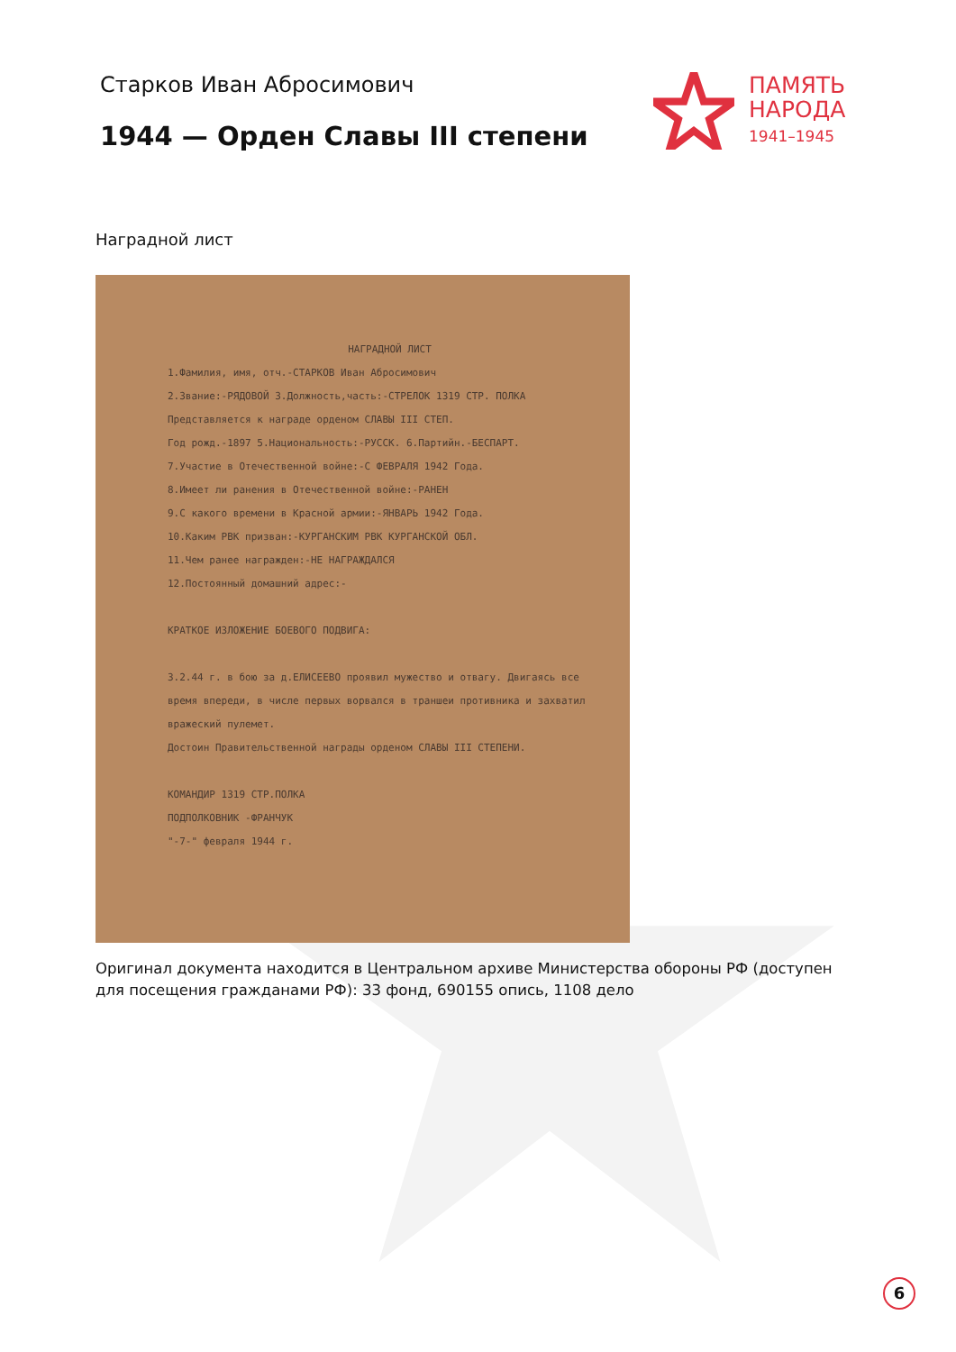Старков Иван Абросимович
1944 — Орден Славы III степени
ПАМЯТЬ
НАРОДА
1941–1945
Наградной лист
НАГРАДНОЙ ЛИСТ
1.Фамилия, имя, отч.-СТАРКОВ Иван Абросимович
2.Звание:-РЯДОВОЙ 3.Должность,часть:-СТРЕЛОК 1319 СТР. ПОЛКА
Представляется к награде орденом СЛАВЫ III СТЕП.
Год рожд.-1897 5.Национальность:-РУССК. 6.Партийн.-БЕСПАРТ.
7.Участие в Отечественной войне:-С ФЕВРАЛЯ 1942 Года.
8.Имеет ли ранения в Отечественной войне:-РАНЕН
9.С какого времени в Красной армии:-ЯНВАРЬ 1942 Года.
10.Каким РВК призван:-КУРГАНСКИМ РВК КУРГАНСКОЙ ОБЛ.
11.Чем ранее награжден:-НЕ НАГРАЖДАЛСЯ
12.Постоянный домашний адрес:-
КРАТКОЕ ИЗЛОЖЕНИЕ БОЕВОГО ПОДВИГА:
3.2.44 г. в бою за д.ЕЛИСЕЕВО проявил мужество и отвагу. Двигаясь все время впереди, в числе первых ворвался в траншеи противника и захватил вражеский пулемет.
Достоин Правительственной награды орденом СЛАВЫ III СТЕПЕНИ.
КОМАНДИР 1319 СТР.ПОЛКА
ПОДПОЛКОВНИК -ФРАНЧУК
"-7-" февраля 1944 г.
Оригинал документа находится в Центральном архиве Министерства обороны РФ (доступен для посещения гражданами РФ): 33 фонд, 690155 опись, 1108 дело
6